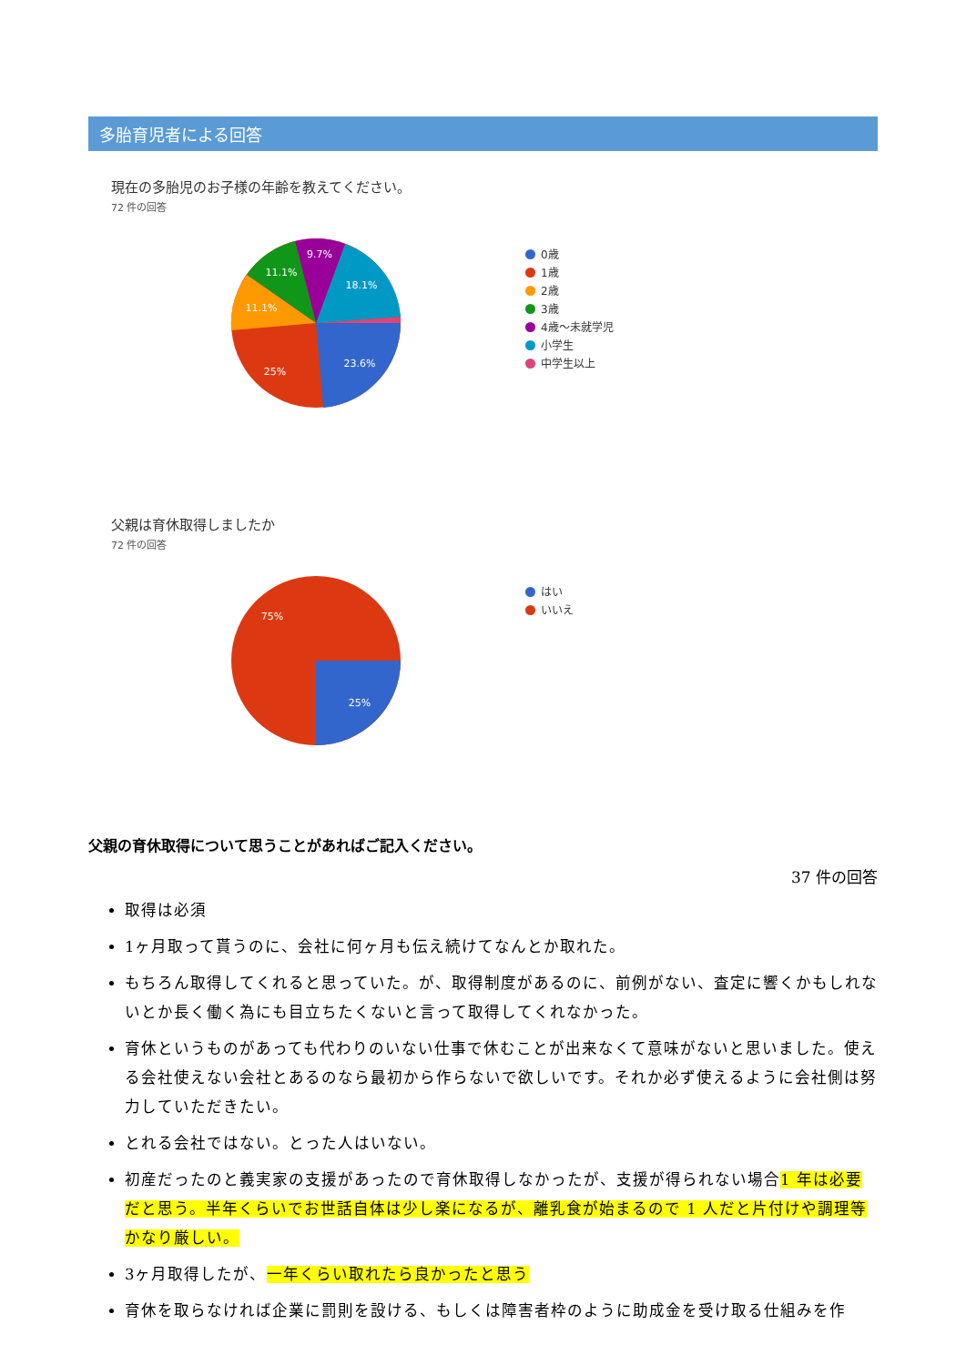多胎育児者による回答
現在の多胎児のお子様の年齢を教えてください。
72 件の回答
23.6%
25%
11.1%
11.1%
9.7%
18.1%
0歳
1歳
2歳
3歳
4歳〜未就学児
小学生
中学生以上
父親は育休取得しましたか
72 件の回答
25%
75%
はい
いいえ
父親の育休取得について思うことがあればご記入ください。
37 件の回答
取得は必須
1ヶ月取って貰うのに、会社に何ヶ月も伝え続けてなんとか取れた。
もちろん取得してくれると思っていた。が、取得制度があるのに、前例がない、査定に響くかもしれないとか長く働く為にも目立ちたくないと言って取得してくれなかった。
育休というものがあっても代わりのいない仕事で休むことが出来なくて意味がないと思いました。使える会社使えない会社とあるのなら最初から作らないで欲しいです。それか必ず使えるように会社側は努力していただきたい。
とれる会社ではない。とった人はいない。
初産だったのと義実家の支援があったので育休取得しなかったが、支援が得られない場合1 年は必要だと思う。半年くらいでお世話自体は少し楽になるが、離乳食が始まるので 1 人だと片付けや調理等かなり厳しい。
3ヶ月取得したが、一年くらい取れたら良かったと思う
育休を取らなければ企業に罰則を設ける、もしくは障害者枠のように助成金を受け取る仕組みを作